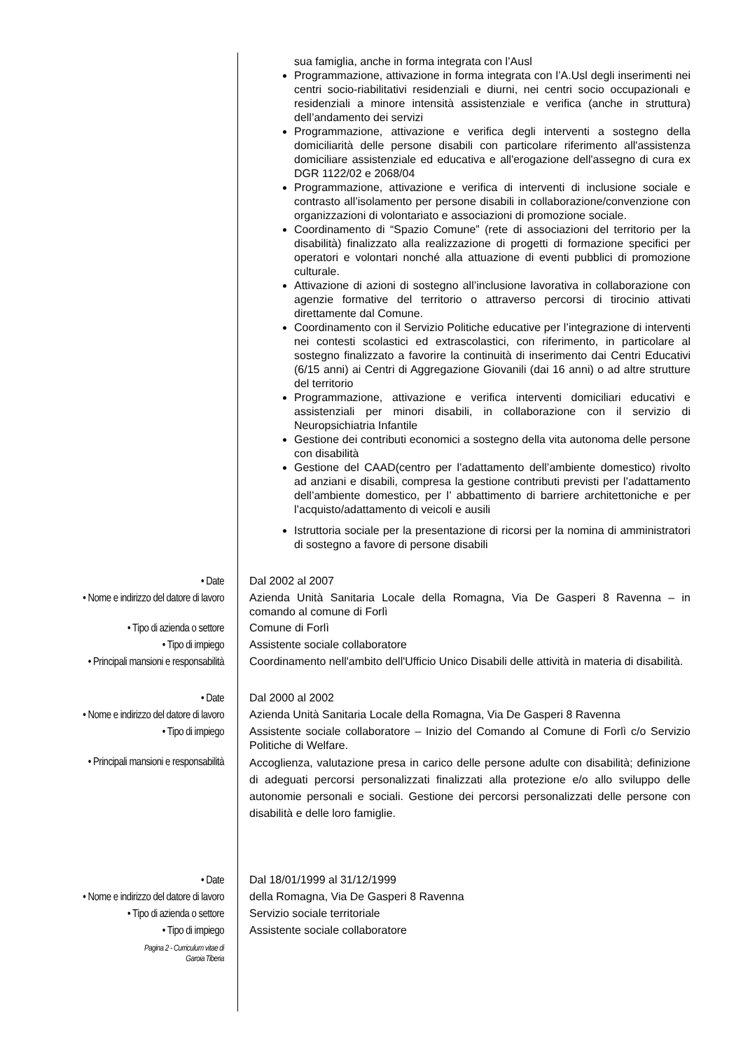sua famiglia, anche in forma integrata con l’Ausl
Programmazione, attivazione in forma integrata con l’A.Usl degli inserimenti nei centri socio-riabilitativi residenziali e diurni, nei centri socio occupazionali e residenziali a minore intensità assistenziale e verifica (anche in struttura) dell’andamento dei servizi
Programmazione, attivazione e verifica degli interventi a sostegno della domiciliarità delle persone disabili con particolare riferimento all'assistenza domiciliare assistenziale ed educativa e all'erogazione dell'assegno di cura ex DGR 1122/02 e 2068/04
Programmazione, attivazione e verifica di interventi di inclusione sociale e contrasto all’isolamento per persone disabili in collaborazione/convenzione con organizzazioni di volontariato e associazioni di promozione sociale.
Coordinamento di “Spazio Comune” (rete di associazioni del territorio per la disabilità) finalizzato alla realizzazione di progetti di formazione specifici per operatori e volontari nonché alla attuazione di eventi pubblici di promozione culturale.
Attivazione di azioni di sostegno all’inclusione lavorativa in collaborazione con agenzie formative del territorio o attraverso percorsi di tirocinio attivati direttamente dal Comune.
Coordinamento con il Servizio Politiche educative per l’integrazione di interventi nei contesti scolastici ed extrascolastici, con riferimento, in particolare al sostegno finalizzato a favorire la continuità di inserimento dai Centri Educativi (6/15 anni) ai Centri di Aggregazione Giovanili (dai 16 anni) o ad altre strutture del territorio
Programmazione, attivazione e verifica interventi domiciliari educativi e assistenziali per minori disabili, in collaborazione con il servizio di Neuropsichiatria Infantile
Gestione dei contributi economici a sostegno della vita autonoma delle persone con disabilità
Gestione del CAAD(centro per l’adattamento dell’ambiente domestico) rivolto ad anziani e disabili, compresa la gestione contributi previsti per l’adattamento dell’ambiente domestico, per l’ abbattimento di barriere architettoniche e per l’acquisto/adattamento di veicoli e ausili
Istruttoria sociale per la presentazione di ricorsi per la nomina di amministratori di sostegno a favore di persone disabili
• Date
Dal 2002 al 2007
• Nome e indirizzo del datore di lavoro
Azienda Unità Sanitaria Locale della Romagna, Via De Gasperi 8 Ravenna – in comando al comune di Forlì
• Tipo di azienda o settore
Comune di Forlì
• Tipo di impiego
Assistente sociale collaboratore
• Principali mansioni e responsabilità
Coordinamento nell'ambito dell'Ufficio Unico Disabili delle attività in materia di disabilità.
• Date
Dal 2000 al 2002
• Nome e indirizzo del datore di lavoro
Azienda Unità Sanitaria Locale della Romagna, Via De Gasperi 8 Ravenna
• Tipo di impiego
Assistente sociale collaboratore – Inizio del Comando al Comune di Forlì c/o Servizio Politiche di Welfare.
• Principali mansioni e responsabilità
Accoglienza, valutazione presa in carico delle persone adulte con disabilità; definizione di adeguati percorsi personalizzati finalizzati alla protezione e/o allo sviluppo delle autonomie personali e sociali. Gestione dei percorsi personalizzati delle persone con disabilità e delle loro famiglie.
• Date
Dal 18/01/1999 al 31/12/1999
• Nome e indirizzo del datore di lavoro
della Romagna, Via De Gasperi 8 Ravenna
• Tipo di azienda o settore
Servizio sociale territoriale
• Tipo di impiego
Assistente sociale collaboratore
Pagina 2 - Curriculum vitae di
Garoia Tiberia